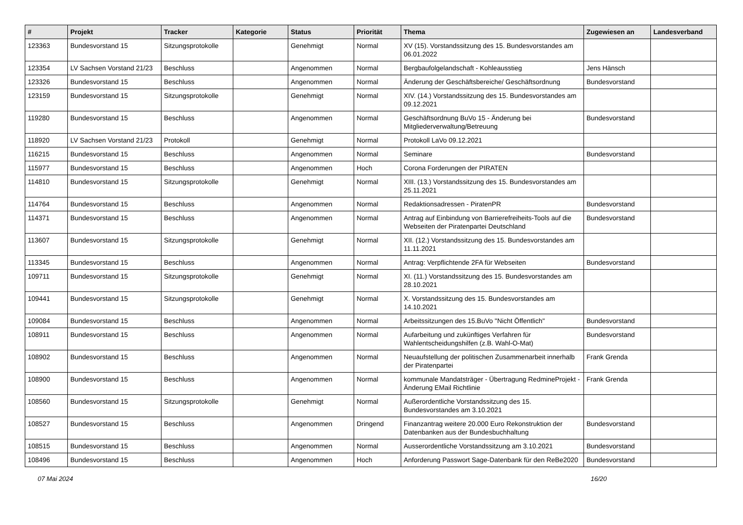| # | Projekt | Tracker | Kategorie | Status | Priorität | Thema | Zugewiesen an | Landesverband |
| --- | --- | --- | --- | --- | --- | --- | --- | --- |
| 123363 | Bundesvorstand 15 | Sitzungsprotokolle | | Genehmigt | Normal | XV (15). Vorstandssitzung des 15. Bundesvorstandes am 06.01.2022 | | |
| 123354 | LV Sachsen Vorstand 21/23 | Beschluss | | Angenommen | Normal | Bergbaufolgelandschaft - Kohleausstieg | Jens Hänsch | |
| 123326 | Bundesvorstand 15 | Beschluss | | Angenommen | Normal | Änderung der Geschäftsbereiche/ Geschäftsordnung | Bundesvorstand | |
| 123159 | Bundesvorstand 15 | Sitzungsprotokolle | | Genehmigt | Normal | XIV. (14.) Vorstandssitzung des 15. Bundesvorstandes am 09.12.2021 | | |
| 119280 | Bundesvorstand 15 | Beschluss | | Angenommen | Normal | Geschäftsordnung BuVo 15 - Änderung bei Mitgliederverwaltung/Betreuung | Bundesvorstand | |
| 118920 | LV Sachsen Vorstand 21/23 | Protokoll | | Genehmigt | Normal | Protokoll LaVo 09.12.2021 | | |
| 116215 | Bundesvorstand 15 | Beschluss | | Angenommen | Normal | Seminare | Bundesvorstand | |
| 115977 | Bundesvorstand 15 | Beschluss | | Angenommen | Hoch | Corona Forderungen der PIRATEN | | |
| 114810 | Bundesvorstand 15 | Sitzungsprotokolle | | Genehmigt | Normal | XIII. (13.) Vorstandssitzung des 15. Bundesvorstandes am 25.11.2021 | | |
| 114764 | Bundesvorstand 15 | Beschluss | | Angenommen | Normal | Redaktionsadressen - PiratenPR | Bundesvorstand | |
| 114371 | Bundesvorstand 15 | Beschluss | | Angenommen | Normal | Antrag auf Einbindung von Barrierefreiheits-Tools auf die Webseiten der Piratenpartei Deutschland | Bundesvorstand | |
| 113607 | Bundesvorstand 15 | Sitzungsprotokolle | | Genehmigt | Normal | XII. (12.) Vorstandssitzung des 15. Bundesvorstandes am 11.11.2021 | | |
| 113345 | Bundesvorstand 15 | Beschluss | | Angenommen | Normal | Antrag: Verpflichtende 2FA für Webseiten | Bundesvorstand | |
| 109711 | Bundesvorstand 15 | Sitzungsprotokolle | | Genehmigt | Normal | XI. (11.) Vorstandssitzung des 15. Bundesvorstandes am 28.10.2021 | | |
| 109441 | Bundesvorstand 15 | Sitzungsprotokolle | | Genehmigt | Normal | X. Vorstandssitzung des 15. Bundesvorstandes am 14.10.2021 | | |
| 109084 | Bundesvorstand 15 | Beschluss | | Angenommen | Normal | Arbeitssitzungen des 15.BuVo "Nicht Öffentlich" | Bundesvorstand | |
| 108911 | Bundesvorstand 15 | Beschluss | | Angenommen | Normal | Aufarbeitung und zukünftiges Verfahren für Wahlentscheidungshilfen (z.B. Wahl-O-Mat) | Bundesvorstand | |
| 108902 | Bundesvorstand 15 | Beschluss | | Angenommen | Normal | Neuaufstellung der politischen Zusammenarbeit innerhalb der Piratenpartei | Frank Grenda | |
| 108900 | Bundesvorstand 15 | Beschluss | | Angenommen | Normal | kommunale Mandatsträger - Übertragung RedmineProjekt - Änderung EMail Richtlinie | Frank Grenda | |
| 108560 | Bundesvorstand 15 | Sitzungsprotokolle | | Genehmigt | Normal | Außerordentliche Vorstandssitzung des 15. Bundesvorstandes am 3.10.2021 | | |
| 108527 | Bundesvorstand 15 | Beschluss | | Angenommen | Dringend | Finanzantrag weitere 20.000 Euro Rekonstruktion der Datenbanken aus der Bundesbuchhaltung | Bundesvorstand | |
| 108515 | Bundesvorstand 15 | Beschluss | | Angenommen | Normal | Ausserordentliche Vorstandssitzung am 3.10.2021 | Bundesvorstand | |
| 108496 | Bundesvorstand 15 | Beschluss | | Angenommen | Hoch | Anforderung Passwort Sage-Datenbank für den ReBe2020 | Bundesvorstand | |
07 Mai 2024 16/20